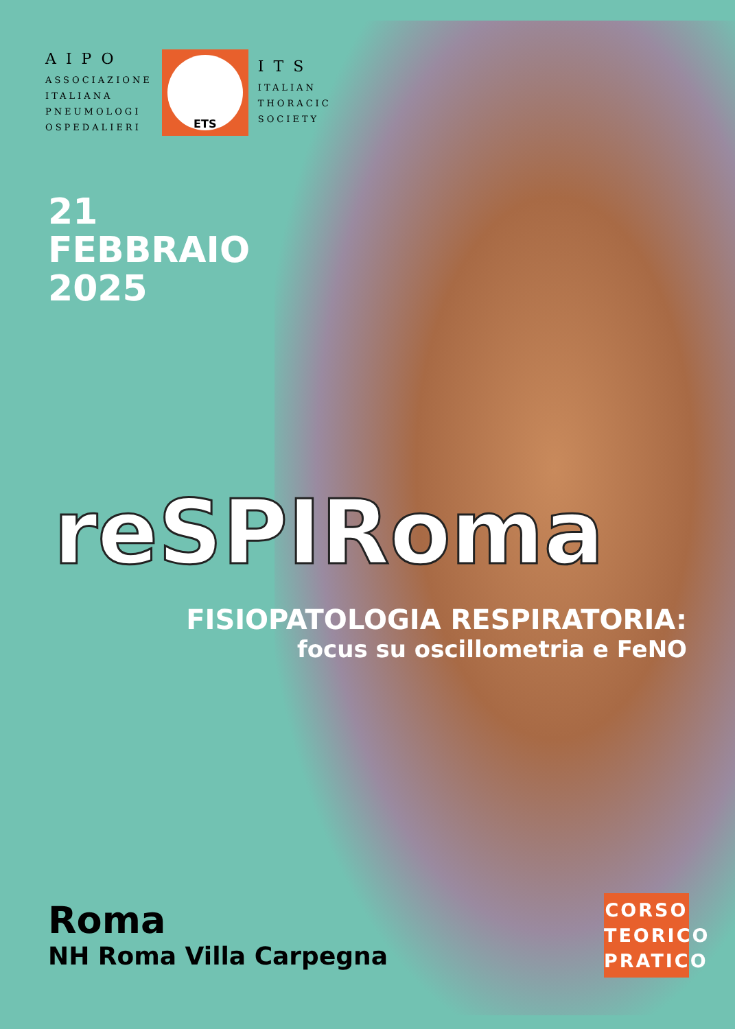AIPO
ASSOCIAZIONE
ITALIANA
PNEUMOLOGI
OSPEDALIERI
ETS
ITS
ITALIAN
THORACIC
SOCIETY
21
FEBBRAIO
2025
reSPIRoma
FISIOPATOLOGIA RESPIRATORIA:
focus su oscillometria e FeNO
Roma
NH Roma Villa Carpegna
CORSO
TEORICO
PRATICO